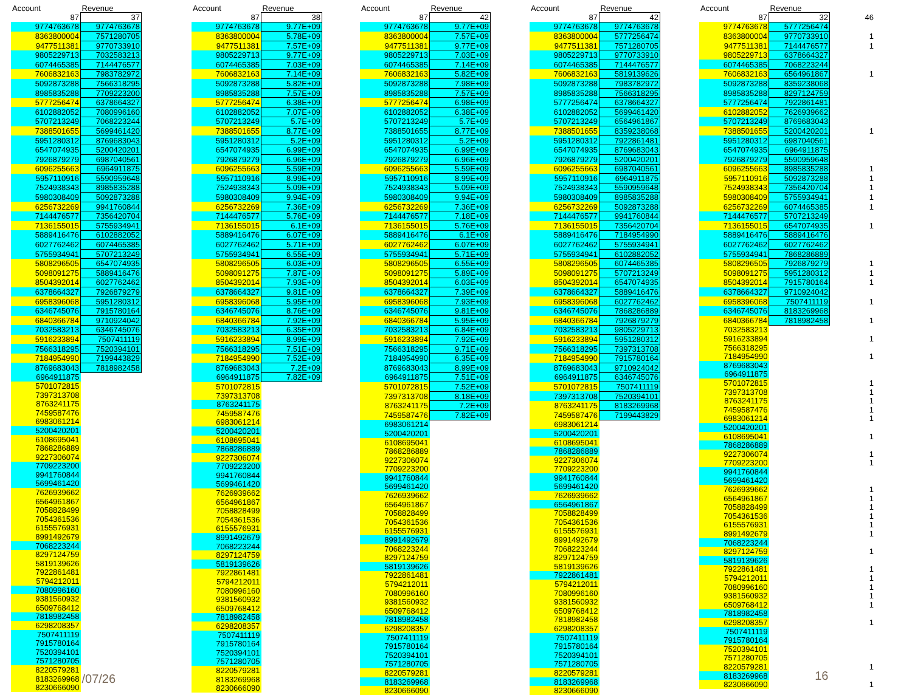| Account | Revenue |
| --- | --- |
| 87 | 37 |
| 9774763678 | 9774763678 |
| 8363800004 | 7571280705 |
| 9477511381 | 9770733910 |
| 9805229713 | 7032583213 |
| 6074465385 | 7144476577 |
| 7606832163 | 7983782972 |
| 5092873288 | 7566318295 |
| 8985835288 | 7709223200 |
| 5777256474 | 6378664327 |
| 6102882052 | 7080996160 |
| 5707213249 | 7068223244 |
| 7388501655 | 5699461420 |
| 5951280312 | 8769683043 |
| 6547074935 | 5200420201 |
| 7926879279 | 6987040561 |
| 6096255663 | 6964911875 |
| 5957110916 | 5590959648 |
| 7524938343 | 8985835288 |
| 5980308409 | 5092873288 |
| 6256732269 | 9941760844 |
| 7144476577 | 7356420704 |
| 7136155015 | 5755934941 |
| 5889416476 | 6102882052 |
| 6027762462 | 6074465385 |
| 5755934941 | 5707213249 |
| 5808296505 | 6547074935 |
| 5098091275 | 5889416476 |
| 8504392014 | 6027762462 |
| 6378664327 | 7926879279 |
| 6958396068 | 5951280312 |
| 6346745076 | 7915780164 |
| 6840366784 | 9710924042 |
| 7032583213 | 6346745076 |
| 5916233894 | 7507411119 |
| 7566318295 | 7520394101 |
| 7184954990 | 7199443829 |
| 8769683043 | 7818982458 |
| 6964911875 | |
| 5701072815 | |
| 7397313708 | |
| 8763241175 | |
| 7459587476 | |
| 6983061214 | |
| 5200420201 | |
| 6108695041 | |
| 7868286889 | |
| 9227306074 | |
| 7709223200 | |
| 9941760844 | |
| 5699461420 | |
| 7626939662 | |
| 6564961867 | |
| 7058828499 | |
| 7054361536 | |
| 6155576931 | |
| 8991492679 | |
| 7068223244 | |
| 8297124759 | |
| 5819139626 | |
| 7922861481 | |
| 5794212011 | |
| 7080996160 | |
| 9381560932 | |
| 6509768412 | |
| 7818982458 | |
| 6298208357 | |
| 7507411119 | |
| 7915780164 | |
| 7520394101 | |
| 7571280705 | |
| 8220579281 | |
| 8183269968 | /07/26 |
| 8230666090 | |
| Account | Revenue |
| --- | --- |
| 87 | 38 |
| 9774763678 | 9.77E+09 |
| 8363800004 | 5.78E+09 |
| 9477511381 | 7.57E+09 |
| 9805229713 | 9.77E+09 |
| 6074465385 | 7.03E+09 |
| 7606832163 | 7.14E+09 |
| 5092873288 | 5.82E+09 |
| 8985835288 | 7.57E+09 |
| 5777256474 | 6.38E+09 |
| 6102882052 | 7.07E+09 |
| 5707213249 | 5.7E+09 |
| 7388501655 | 8.77E+09 |
| 5951280312 | 5.2E+09 |
| 6547074935 | 6.99E+09 |
| 7926879279 | 6.96E+09 |
| 6096255663 | 5.59E+09 |
| 5957110916 | 8.99E+09 |
| 7524938343 | 5.09E+09 |
| 5980308409 | 9.94E+09 |
| 6256732269 | 7.36E+09 |
| 7144476577 | 5.76E+09 |
| 7136155015 | 6.1E+09 |
| 5889416476 | 6.07E+09 |
| 6027762462 | 5.71E+09 |
| 5755934941 | 6.55E+09 |
| 5808296505 | 6.03E+09 |
| 5098091275 | 7.87E+09 |
| 8504392014 | 7.93E+09 |
| 6378664327 | 9.81E+09 |
| 6958396068 | 5.95E+09 |
| 6346745076 | 8.76E+09 |
| 6840366784 | 7.92E+09 |
| 7032583213 | 6.35E+09 |
| 5916233894 | 8.99E+09 |
| 7566318295 | 7.51E+09 |
| 7184954990 | 7.52E+09 |
| 8769683043 | 7.2E+09 |
| 6964911875 | 7.82E+09 |
| 5701072815 | |
| 7397313708 | |
| 8763241175 | |
| 7459587476 | |
| 6983061214 | |
| 5200420201 | |
| 6108695041 | |
| 7868286889 | |
| 9227306074 | |
| 7709223200 | |
| 9941760844 | |
| 5699461420 | |
| 7626939662 | |
| 6564961867 | |
| 7058828499 | |
| 7054361536 | |
| 6155576931 | |
| 8991492679 | |
| 7068223244 | |
| 8297124759 | |
| 5819139626 | |
| 7922861481 | |
| 5794212011 | |
| 7080996160 | |
| 9381560932 | |
| 6509768412 | |
| 7818982458 | |
| 6298208357 | |
| 7507411119 | |
| 7915780164 | |
| 7520394101 | |
| 7571280705 | |
| 8220579281 | |
| 8183269968 | |
| 8230666090 | |
| Account | Revenue |
| --- | --- |
| 87 | 42 |
| 9774763678 | 9.77E+09 |
| 8363800004 | 7.57E+09 |
| 9477511381 | 9.77E+09 |
| 9805229713 | 7.03E+09 |
| 6074465385 | 7.14E+09 |
| 7606832163 | 5.82E+09 |
| 5092873288 | 7.98E+09 |
| 8985835288 | 7.57E+09 |
| 5777256474 | 6.98E+09 |
| 6102882052 | 6.38E+09 |
| 5707213249 | 5.7E+09 |
| 7388501655 | 8.77E+09 |
| 5951280312 | 5.2E+09 |
| 6547074935 | 6.99E+09 |
| 7926879279 | 6.96E+09 |
| 6096255663 | 5.59E+09 |
| 5957110916 | 8.99E+09 |
| 7524938343 | 5.09E+09 |
| 5980308409 | 9.94E+09 |
| 6256732269 | 7.36E+09 |
| 7144476577 | 7.18E+09 |
| 7136155015 | 5.76E+09 |
| 5889416476 | 6.1E+09 |
| 6027762462 | 6.07E+09 |
| 5755934941 | 5.71E+09 |
| 5808296505 | 6.55E+09 |
| 5098091275 | 5.89E+09 |
| 8504392014 | 6.03E+09 |
| 6378664327 | 7.39E+09 |
| 6958396068 | 7.93E+09 |
| 6346745076 | 9.81E+09 |
| 6840366784 | 5.95E+09 |
| 7032583213 | 6.84E+09 |
| 5916233894 | 7.92E+09 |
| 7566318295 | 9.71E+09 |
| 7184954990 | 6.35E+09 |
| 8769683043 | 8.99E+09 |
| 6964911875 | 7.51E+09 |
| 5701072815 | 7.52E+09 |
| 7397313708 | 8.18E+09 |
| 8763241175 | 7.2E+09 |
| 7459587476 | 7.82E+09 |
| 6983061214 | |
| 5200420201 | |
| 6108695041 | |
| 7868286889 | |
| 9227306074 | |
| 7709223200 | |
| 9941760844 | |
| 5699461420 | |
| 7626939662 | |
| 6564961867 | |
| 7058828499 | |
| 7054361536 | |
| 6155576931 | |
| 8991492679 | |
| 7068223244 | |
| 8297124759 | |
| 5819139626 | |
| 7922861481 | |
| 5794212011 | |
| 7080996160 | |
| 9381560932 | |
| 6509768412 | |
| 7818982458 | |
| 6298208357 | |
| 7507411119 | |
| 7915780164 | |
| 7520394101 | |
| 7571280705 | |
| 8220579281 | |
| 8183269968 | |
| 8230666090 | |
| Account | Revenue |
| --- | --- |
| 87 | 42 |
| 9774763678 | 9774763678 |
| 8363800004 | 5777256474 |
| 9477511381 | 7571280705 |
| 9805229713 | 9770733910 |
| 6074465385 | 7144476577 |
| 7606832163 | 5819139626 |
| 5092873288 | 7983782972 |
| 8985835288 | 7566318295 |
| 5777256474 | 6378664327 |
| 6102882052 | 5699461420 |
| 5707213249 | 6564961867 |
| 7388501655 | 8359238068 |
| 5951280312 | 7922861481 |
| 6547074935 | 8769683043 |
| 7926879279 | 5200420201 |
| 6096255663 | 6987040561 |
| 5957110916 | 6964911875 |
| 7524938343 | 5590959648 |
| 5980308409 | 8985835288 |
| 6256732269 | 5092873288 |
| 7144476577 | 9941760844 |
| 7136155015 | 7356420704 |
| 5889416476 | 7184954990 |
| 6027762462 | 5755934941 |
| 5755934941 | 6102882052 |
| 5808296505 | 6074465385 |
| 5098091275 | 5707213249 |
| 8504392014 | 6547074935 |
| 6378664327 | 5889416476 |
| 6958396068 | 6027762462 |
| 6346745076 | 7868286889 |
| 6840366784 | 7926879279 |
| 7032583213 | 9805229713 |
| 5916233894 | 5951280312 |
| 7566318295 | 7397313708 |
| 7184954990 | 7915780164 |
| 8769683043 | 9710924042 |
| 6964911875 | 6346745076 |
| 5701072815 | 7507411119 |
| 7397313708 | 7520394101 |
| 8763241175 | 8183269968 |
| 7459587476 | 7199443829 |
| 6983061214 | |
| 5200420201 | |
| 6108695041 | |
| 7868286889 | |
| 9227306074 | |
| 7709223200 | |
| 9941760844 | |
| 5699461420 | |
| 7626939662 | |
| 6564961867 | |
| 7058828499 | |
| 7054361536 | |
| 6155576931 | |
| 8991492679 | |
| 7068223244 | |
| 8297124759 | |
| 5819139626 | |
| 7922861481 | |
| 5794212011 | |
| 7080996160 | |
| 9381560932 | |
| 6509768412 | |
| 7818982458 | |
| 6298208357 | |
| 7507411119 | |
| 7915780164 | |
| 7520394101 | |
| 7571280705 | |
| 8220579281 | |
| 8183269968 | |
| 8230666090 | |
| Account | Revenue | |
| --- | --- | --- |
| 87 | 32 | 46 |
| 9774763678 | 5777256474 | |
| 8363800004 | 9770733910 | 1 |
| 9477511381 | 7144476577 | 1 |
| 9805229713 | 6378664327 | |
| 6074465385 | 7068223244 | |
| 7606832163 | 6564961867 | 1 |
| 5092873288 | 8359238068 | |
| 8985835288 | 8297124759 | |
| 5777256474 | 7922861481 | |
| 6102882052 | 7626939662 | |
| 5707213249 | 8769683043 | |
| 7388501655 | 5200420201 | 1 |
| 5951280312 | 6987040561 | |
| 6547074935 | 6964911875 | |
| 7926879279 | 5590959648 | |
| 6096255663 | 8985835288 | 1 |
| 5957110916 | 5092873288 | 1 |
| 7524938343 | 7356420704 | 1 |
| 5980308409 | 5755934941 | 1 |
| 6256732269 | 6074465385 | 1 |
| 7144476577 | 5707213249 | |
| 7136155015 | 6547074935 | 1 |
| 5889416476 | 5889416476 | |
| 6027762462 | 6027762462 | |
| 5755934941 | 7868286889 | |
| 5808296505 | 7926879279 | 1 |
| 5098091275 | 5951280312 | 1 |
| 8504392014 | 7915780164 | 1 |
| 6378664327 | 9710924042 | |
| 6958396068 | 7507411119 | 1 |
| 6346745076 | 8183269968 | |
| 6840366784 | 7818982458 | 1 |
| 7032583213 | | |
| 5916233894 | | 1 |
| 7566318295 | | |
| 7184954990 | | 1 |
| 8769683043 | | |
| 6964911875 | | |
| 5701072815 | | 1 |
| 7397313708 | | 1 |
| 8763241175 | | 1 |
| 7459587476 | | 1 |
| 6983061214 | | 1 |
| 5200420201 | | |
| 6108695041 | | 1 |
| 7868286889 | | |
| 9227306074 | | 1 |
| 7709223200 | | 1 |
| 9941760844 | | |
| 5699461420 | | |
| 7626939662 | | 1 |
| 6564961867 | | 1 |
| 7058828499 | | 1 |
| 7054361536 | | 1 |
| 6155576931 | | 1 |
| 8991492679 | | 1 |
| 7068223244 | | |
| 8297124759 | | 1 |
| 5819139626 | | |
| 7922861481 | | 1 |
| 5794212011 | | 1 |
| 7080996160 | | 1 |
| 9381560932 | | 1 |
| 6509768412 | | 1 |
| 7818982458 | | |
| 6298208357 | | 1 |
| 7507411119 | | |
| 7915780164 | | |
| 7520394101 | | |
| 7571280705 | | |
| 8220579281 | | 1 |
| 8183269968 | 16 | |
| 8230666090 | | 1 |